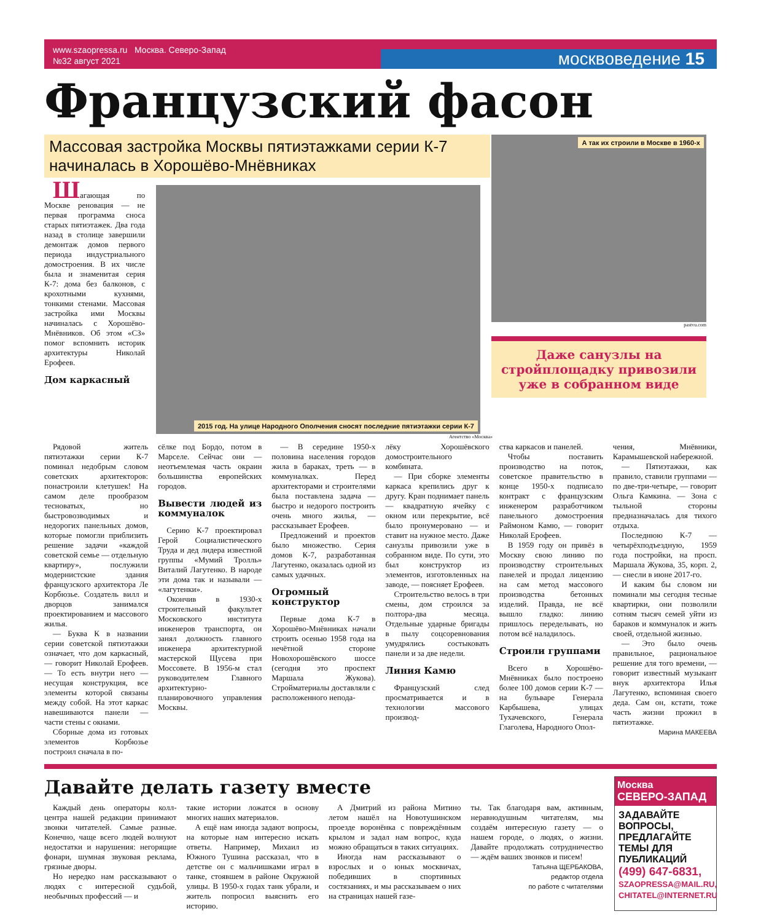www.szaopressa.ru Москва. Северо-Запад
№32 август 2021
москвоведение 15
Французский фасон
Массовая застройка Москвы пятиэтажками серии К-7 начиналась в Хорошёво-Мнёвниках
Шагающая по Москве реновация — не первая программа сноса старых пятиэтажек. Два года назад в столице завершили демонтаж домов первого периода индустриального домостроения. В их числе была и знаменитая серия К-7: дома без балконов, с крохотными кухнями, тонкими стенами. Массовая застройка ими Москвы начиналась с Хорошёво-Мнёвников. Об этом «СЗ» помог вспомнить историк архитектуры Николай Ерофеев.
Дом каркасный
2015 год. На улице Народного Ополчения сносят последние пятиэтажки серии К-7
А так их строили в Москве в 1960-х
pastvu.com
Даже санузлы на стройплощадку привозили уже в собранном виде
Агентство «Москва»
Рядовой житель пятиэтажки серии К-7 поминал недобрым словом советских архитекторов: понастроили клетушек! На самом деле прообразом тесноватых, но быстровозводимых и недорогих панельных домов, которые помогли приблизить решение задачи «каждой советской семье — отдельную квартиру», послужили модернистские здания французского архитектора Ле Корбюзье. Создатель вилл и дворцов занимался проектированием и массового жилья.
— Буква К в названии серии советской пятиэтажки означает, что дом каркасный, — говорит Николай Ерофеев. — То есть внутри него — несущая конструкция, все элементы которой связаны между собой. На этот каркас навешиваются панели — части стены с окнами.
Сборные дома из готовых элементов Корбюзье построил сначала в по-
сёлке под Бордо, потом в Марселе. Сейчас они — неотъемлемая часть окраин большинства европейских городов.
Вывести людей из коммуналок
Серию К-7 проектировал Герой Социалистического Труда и дед лидера известной группы «Мумий Тролль» Виталий Лагутенко. В народе эти дома так и называли — «лагутенки».
Окончив в 1930-х строительный факультет Московского института инженеров транспорта, он занял должность главного инженера архитектурной мастерской Щусева при Моссовете. В 1956-м стал руководителем Главного архитектурно-планировочного управления Москвы.
— В середине 1950-х половина населения городов жила в бараках, треть — в коммуналках. Перед архитекторами и строителями была поставлена задача — быстро и недорого построить очень много жилья, — рассказывает Ерофеев.
Предложений и проектов было множество. Серия домов К-7, разработанная Лагутенко, оказалась одной из самых удачных.
Огромный конструктор
Первые дома К-7 в Хорошёво-Мнёвниках начали строить осенью 1958 года на нечётной стороне Новохорошёвского шоссе (сегодня это проспект Маршала Жукова). Стройматериалы доставляли с расположенного непода-
лёку Хорошёвского домостроительного комбината.
— При сборке элементы каркаса крепились друг к другу. Кран поднимает панель — квадратную ячейку с окном или перекрытие, всё было пронумеровано — и ставит на нужное место. Даже санузлы привозили уже в собранном виде. По сути, это был конструктор из элементов, изготовленных на заводе, — поясняет Ерофеев.
Строительство велось в три смены, дом строился за полтора-два месяца. Отдельные ударные бригады в пылу соцсоревнования умудрялись состыковать панели и за две недели.
Линия Камю
Французский след просматривается и в технологии массового производ-
ства каркасов и панелей.
Чтобы поставить производство на поток, советское правительство в конце 1950-х подписало контракт с французским инженером разработчиком панельного домостроения Раймоном Камю, — говорит Николай Ерофеев.
В 1959 году он привёз в Москву свою линию по производству строительных панелей и продал лицензию на сам метод массового производства бетонных изделий. Правда, не всё вышло гладко: линию пришлось переделывать, но потом всё наладилось.
Строили группами
Всего в Хорошёво-Мнёвниках было построено более 100 домов серии К-7 — на бульваре Генерала Карбышева, улицах Тухачевского, Генерала Глаголева, Народного Опол-
чения, Мнёвники, Карамышевской набережной.
— Пятиэтажки, как правило, ставили группами — по две-три-четыре, — говорит Ольга Камкина. — Зона с тыльной стороны предназначалась для тихого отдыха.
Последнюю К-7 — четырёхподъездную, 1959 года постройки, на просп. Маршала Жукова, 35, корп. 2, — снесли в июне 2017-го.
И каким бы словом ни поминали мы сегодня тесные квартирки, они позволили сотням тысяч семей уйти из бараков и коммуналок и жить своей, отдельной жизнью.
— Это было очень правильное, рациональное решение для того времени, — говорит известный музыкант внук архитектора Илья Лагутенко, вспоминая своего деда. Сам он, кстати, тоже часть жизни прожил в пятиэтажке.
Марина МАКЕЕВА
Давайте делать газету вместе
Каждый день операторы колл-центра нашей редакции принимают звонки читателей. Самые разные. Конечно, чаще всего людей волнуют недостатки и нарушения: негорящие фонари, шумная звуковая реклама, грязные дворы.
Но нередко нам рассказывают о людях с интересной судьбой, необычных профессий — и
такие истории ложатся в основу многих наших материалов.
А ещё нам иногда задают вопросы, на которые нам интересно искать ответы. Например, Михаил из Южного Тушина рассказал, что в детстве он с мальчишками играл в танке, стоявшем в районе Окружной улицы. В 1950-х годах танк убрали, и житель попросил выяснить его историю.
А Дмитрий из района Митино летом нашёл на Новотушинском проезде воронёнка с повреждённым крылом и задал нам вопрос, куда можно обращаться в таких ситуациях.
Иногда нам рассказывают о взрослых и о юных москвичах, победивших в спортивных состязаниях, и мы рассказываем о них на страницах нашей газе-
ты. Так благодаря вам, активным, неравнодушным читателям, мы создаём интересную газету — о нашем городе, о людях, о жизни. Давайте продолжать сотрудничество — ждём ваших звонков и писем!
Татьяна ЩЕРБАКОВА,
редактор отдела
по работе с читателями
Москва
СЕВЕРО-ЗАПАД
ЗАДАВАЙТЕ ВОПРОСЫ, ПРЕДЛАГАЙТЕ ТЕМЫ ДЛЯ ПУБЛИКАЦИЙ
(499) 647-6831,
SZAOPRESSA@MAIL.RU,
CHITATEL@INTERNET.RU